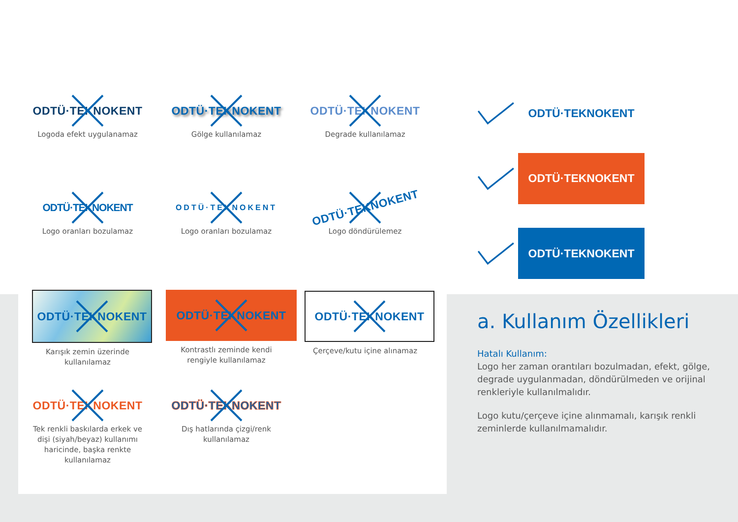ODTÜ·TEKNOKENT
Logoda efekt uygulanamaz
ODTÜ·TEKNOKENT
Gölge kullanılamaz
ODTÜ·TEKNOKENT
Degrade kullanılamaz
ODTÜ·TEKNOKENT
Logo oranları bozulamaz
ODTÜ·TEKNOKENT
Logo oranları bozulamaz
ODTÜ·TEKNOKENT
Logo döndürülemez
ODTÜ·TEKNOKENT
Karışık zemin üzerinde
kullanılamaz
ODTÜ·TEKNOKENT
Kontrastlı zeminde kendi
rengiyle kullanılamaz
ODTÜ·TEKNOKENT
Çerçeve/kutu içine alınamaz
ODTÜ·TEKNOKENT
Tek renkli baskılarda erkek ve
dişi (siyah/beyaz) kullanımı
haricinde, başka renkte
kullanılamaz
ODTÜ·TEKNOKENT
Dış hatlarında çizgi/renk
kullanılamaz
ODTÜ·TEKNOKENT
ODTÜ·TEKNOKENT
ODTÜ·TEKNOKENT
a. Kullanım Özellikleri
Hatalı Kullanım:
Logo her zaman orantıları bozulmadan, efekt, gölge, degrade uygulanmadan, döndürülmeden ve orijinal renkleriyle kullanılmalıdır.
Logo kutu/çerçeve içine alınmamalı, karışık renkli zeminlerde kullanılmamalıdır.